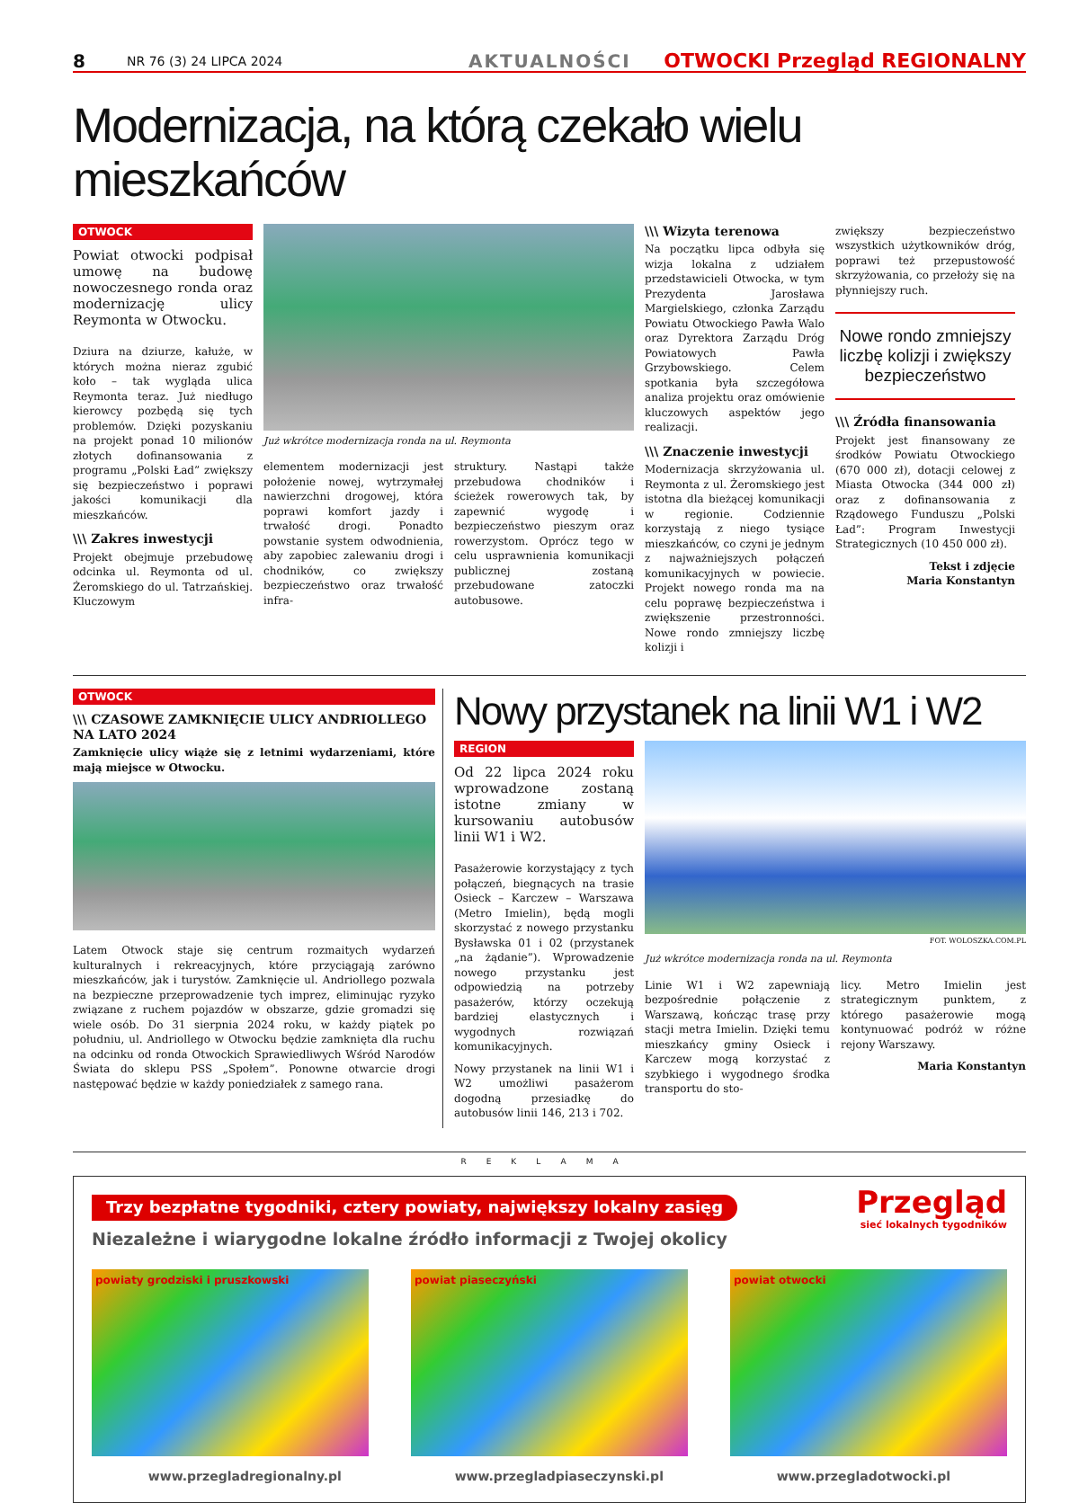8 NR 76 (3) 24 LIPCA 2024 AKTUALNOŚCI OTWOCKI Przegląd REGIONALNY
Modernizacja, na którą czekało wielu mieszkańców
OTWOCK
Powiat otwocki podpisał umowę na budowę nowoczesnego ronda oraz modernizację ulicy Reymonta w Otwocku.
Dziura na dziurze, kałuże, w których można nieraz zgubić koło – tak wygląda ulica Reymonta teraz. Już niedługo kierowcy pozbędą się tych problemów. Dzięki pozyskaniu na projekt ponad 10 milionów złotych dofinansowania z programu „Polski Ład” zwiększy się bezpieczeństwo i poprawi jakości komunikacji dla mieszkańców.
\\\ Zakres inwestycji
Projekt obejmuje przebudowę odcinka ul. Reymonta od ul. Żeromskiego do ul. Tatrzańskiej. Kluczowym
Już wkrótce modernizacja ronda na ul. Reymonta
elementem modernizacji jest położenie nowej, wytrzymałej nawierzchni drogowej, która poprawi komfort jazdy i trwałość drogi. Ponadto powstanie system odwodnienia, aby zapobiec zalewaniu drogi i chodników, co zwiększy bezpieczeństwo oraz trwałość infra-
struktury. Nastąpi także przebudowa chodników i ścieżek rowerowych tak, by zapewnić wygodę i bezpieczeństwo pieszym oraz rowerzystom. Oprócz tego w celu usprawnienia komunikacji publicznej zostaną przebudowane zatoczki autobusowe.
\\\ Wizyta terenowa
Na początku lipca odbyła się wizja lokalna z udziałem przedstawicieli Otwocka, w tym Prezydenta Jarosława Margielskiego, członka Zarządu Powiatu Otwockiego Pawła Walo oraz Dyrektora Zarządu Dróg Powiatowych Pawła Grzybowskiego. Celem spotkania była szczegółowa analiza projektu oraz omówienie kluczowych aspektów jego realizacji.
\\\ Znaczenie inwestycji
Modernizacja skrzyżowania ul. Reymonta z ul. Żeromskiego jest istotna dla bieżącej komunikacji w regionie. Codziennie korzystają z niego tysiące mieszkańców, co czyni je jednym z najważniejszych połączeń komunikacyjnych w powiecie. Projekt nowego ronda ma na celu poprawę bezpieczeństwa i zwiększenie przestronności. Nowe rondo zmniejszy liczbę kolizji i
zwiększy bezpieczeństwo wszystkich użytkowników dróg, poprawi też przepustowość skrzyżowania, co przełoży się na płynniejszy ruch.
Nowe rondo zmniejszy liczbę kolizji i zwiększy bezpieczeństwo
\\\ Źródła finansowania
Projekt jest finansowany ze środków Powiatu Otwockiego (670 000 zł), dotacji celowej z Miasta Otwocka (344 000 zł) oraz z dofinansowania z Rządowego Funduszu „Polski Ład”: Program Inwestycji Strategicznych (10 450 000 zł).
Tekst i zdjęcie
Maria Konstantyn
OTWOCK
\\\ CZASOWE ZAMKNIĘCIE ULICY ANDRIOLLEGO NA LATO 2024
Zamknięcie ulicy wiąże się z letnimi wydarzeniami, które mają miejsce w Otwocku.
Latem Otwock staje się centrum rozmaitych wydarzeń kulturalnych i rekreacyjnych, które przyciągają zarówno mieszkańców, jak i turystów. Zamknięcie ul. Andriollego pozwala na bezpieczne przeprowadzenie tych imprez, eliminując ryzyko związane z ruchem pojazdów w obszarze, gdzie gromadzi się wiele osób. Do 31 sierpnia 2024 roku, w każdy piątek po południu, ul. Andriollego w Otwocku będzie zamknięta dla ruchu na odcinku od ronda Otwockich Sprawiedliwych Wśród Narodów Świata do sklepu PSS „Społem”. Ponowne otwarcie drogi następować będzie w każdy poniedziałek z samego rana.
Nowy przystanek na linii W1 i W2
REGION
Od 22 lipca 2024 roku wprowadzone zostaną istotne zmiany w kursowaniu autobusów linii W1 i W2.
Pasażerowie korzystający z tych połączeń, biegnących na trasie Osieck – Karczew – Warszawa (Metro Imielin), będą mogli skorzystać z nowego przystanku Bysławska 01 i 02 (przystanek „na żądanie”). Wprowadzenie nowego przystanku jest odpowiedzią na potrzeby pasażerów, którzy oczekują bardziej elastycznych i wygodnych rozwiązań komunikacyjnych.
Nowy przystanek na linii W1 i W2 umożliwi pasażerom dogodną przesiadkę do autobusów linii 146, 213 i 702.
FOT. WOLOSZKA.COM.PL
Już wkrótce modernizacja ronda na ul. Reymonta
Linie W1 i W2 zapewniają bezpośrednie połączenie z Warszawą, kończąc trasę przy stacji metra Imielin. Dzięki temu mieszkańcy gminy Osieck i Karczew mogą korzystać z szybkiego i wygodnego środka transportu do sto-
licy. Metro Imielin jest strategicznym punktem, z którego pasażerowie mogą kontynuować podróż w różne rejony Warszawy.
Maria Konstantyn
REKLAMA
Trzy bezpłatne tygodniki, cztery powiaty, największy lokalny zasięg
Niezależne i wiarygodne lokalne źródło informacji z Twojej okolicy
Przegląd
sieć lokalnych tygodników
powiaty grodziski i pruszkowski powiat piaseczyński powiat otwocki
www.przegladregionalny.pl www.przegladpiaseczynski.pl www.przegladotwocki.pl